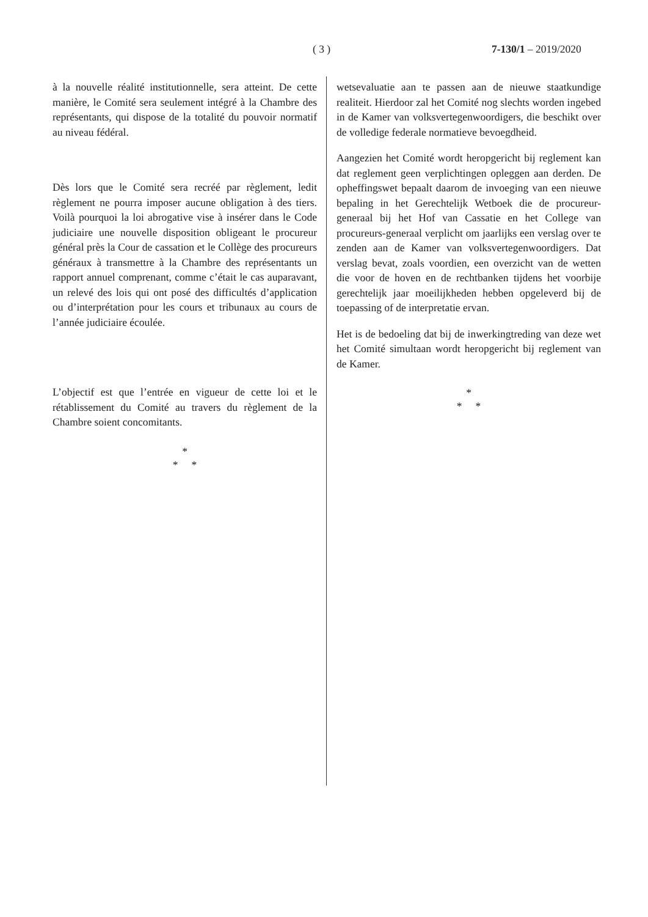( 3 ) 7-130/1 – 2019/2020
à la nouvelle réalité institutionnelle, sera atteint. De cette manière, le Comité sera seulement intégré à la Chambre des représentants, qui dispose de la totalité du pouvoir normatif au niveau fédéral.
Dès lors que le Comité sera recréé par règlement, ledit règlement ne pourra imposer aucune obligation à des tiers. Voilà pourquoi la loi abrogative vise à insérer dans le Code judiciaire une nouvelle disposition obligeant le procureur général près la Cour de cassation et le Collège des procureurs généraux à transmettre à la Chambre des représentants un rapport annuel comprenant, comme c’était le cas auparavant, un relevé des lois qui ont posé des difficultés d’application ou d’interprétation pour les cours et tribunaux au cours de l’année judiciaire écoulée.
L’objectif est que l’entrée en vigueur de cette loi et le rétablissement du Comité au travers du règlement de la Chambre soient concomitants.
*
* *
wetsevaluatie aan te passen aan de nieuwe staatkundige realiteit. Hierdoor zal het Comité nog slechts worden ingebed in de Kamer van volksvertegenwoordigers, die beschikt over de volledige federale normatieve bevoegdheid.
Aangezien het Comité wordt heropgericht bij reglement kan dat reglement geen verplichtingen opleggen aan derden. De opheffingswet bepaalt daarom de invoeging van een nieuwe bepaling in het Gerechtelijk Wetboek die de procureur-generaal bij het Hof van Cassatie en het College van procureurs-generaal verplicht om jaarlijks een verslag over te zenden aan de Kamer van volksvertegenwoordigers. Dat verslag bevat, zoals voordien, een overzicht van de wetten die voor de hoven en de rechtbanken tijdens het voorbije gerechtelijk jaar moeilijkheden hebben opgeleverd bij de toepassing of de interpretatie ervan.
Het is de bedoeling dat bij de inwerkingtreding van deze wet het Comité simultaan wordt heropgericht bij reglement van de Kamer.
*
* *